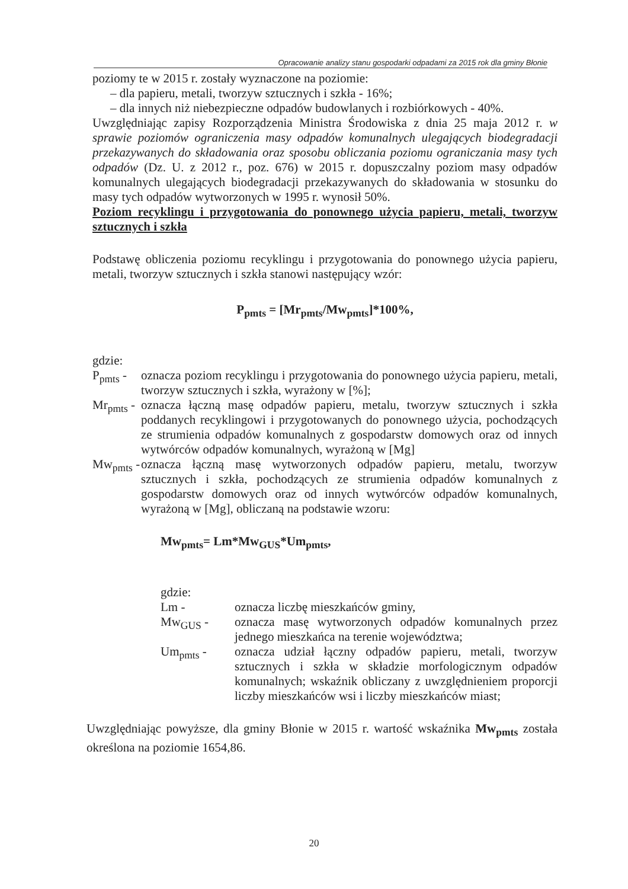Opracowanie analizy stanu gospodarki odpadami za 2015 rok dla gminy Błonie
poziomy te w 2015 r. zostały wyznaczone na poziomie:
– dla papieru, metali, tworzyw sztucznych i szkła - 16%;
– dla innych niż niebezpieczne odpadów budowlanych i rozbiórkowych - 40%.
Uwzględniając zapisy Rozporządzenia Ministra Środowiska z dnia 25 maja 2012 r. w sprawie poziomów ograniczenia masy odpadów komunalnych ulegających biodegradacji przekazywanych do składowania oraz sposobu obliczania poziomu ograniczania masy tych odpadów (Dz. U. z 2012 r., poz. 676) w 2015 r. dopuszczalny poziom masy odpadów komunalnych ulegających biodegradacji przekazywanych do składowania w stosunku do masy tych odpadów wytworzonych w 1995 r. wynosił 50%.
Poziom recyklingu i przygotowania do ponownego użycia papieru, metali, tworzyw sztucznych i szkła
Podstawę obliczenia poziomu recyklingu i przygotowania do ponownego użycia papieru, metali, tworzyw sztucznych i szkła stanowi następujący wzór:
P<sub>pmts</sub> = [Mr<sub>pmts</sub>/Mw<sub>pmts</sub>]*100%,
gdzie:
P<sub>pmts</sub> -
oznacza poziom recyklingu i przygotowania do ponownego użycia papieru, metali, tworzyw sztucznych i szkła, wyrażony w [%];
Mr<sub>pmts</sub> -
oznacza łączną masę odpadów papieru, metalu, tworzyw sztucznych i szkła poddanych recyklingowi i przygotowanych do ponownego użycia, pochodzących ze strumienia odpadów komunalnych z gospodarstw domowych oraz od innych wytwórców odpadów komunalnych, wyrażoną w [Mg]
Mw<sub>pmts</sub> -
oznacza łączną masę wytworzonych odpadów papieru, metalu, tworzyw sztucznych i szkła, pochodzących ze strumienia odpadów komunalnych z gospodarstw domowych oraz od innych wytwórców odpadów komunalnych, wyrażoną w [Mg], obliczaną na podstawie wzoru:
Mw<sub>pmts</sub>= Lm*Mw<sub>GUS</sub>*Um<sub>pmts</sub>,
gdzie:
Lm - oznacza liczbę mieszkańców gminy,
Mw<sub>GUS</sub> - oznacza masę wytworzonych odpadów komunalnych przez jednego mieszkańca na terenie województwa;
Um<sub>pmts</sub> - oznacza udział łączny odpadów papieru, metali, tworzyw sztucznych i szkła w składzie morfologicznym odpadów komunalnych; wskaźnik obliczany z uwzględnieniem proporcji liczby mieszkańców wsi i liczby mieszkańców miast;
Uwzględniając powyższe, dla gminy Błonie w 2015 r. wartość wskaźnika Mw<sub>pmts</sub> została określona na poziomie 1654,86.
20